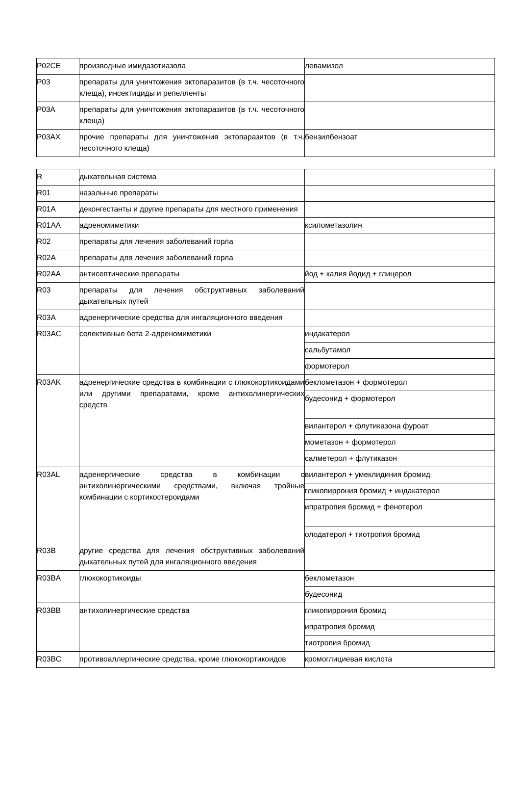| P02CE | производные имидазотиазола | левамизол |
| P03 | препараты для уничтожения эктопаразитов (в т.ч. чесоточного клеща), инсектициды и репелленты | |
| P03A | препараты для уничтожения эктопаразитов (в т.ч. чесоточного клеща) | |
| P03AX | прочие препараты для уничтожения эктопаразитов (в т.ч. чесоточного клеща) | бензилбензоат |
| R | дыхательная система | |
| R01 | назальные препараты | |
| R01A | деконгестанты и другие препараты для местного применения | |
| R01AA | адреномиметики | ксилометазолин |
| R02 | препараты для лечения заболеваний горла | |
| R02A | препараты для лечения заболеваний горла | |
| R02AA | антисептические препараты | йод + калия йодид + глицерол |
| R03 | препараты для лечения обструктивных заболеваний дыхательных путей | |
| R03A | адренергические средства для ингаляционного введения | |
| R03AC | селективные бета 2-адреномиметики | индакатерол |
| | | сальбутамол |
| | | формотерол |
| R03AK | адренергические средства в комбинации с глюкокортикоидами или другими препаратами, кроме антихолинергических средств | беклометазон + формотерол |
| | | будесонид + формотерол |
| | | вилантерол + флутиказона фуроат |
| | | мометазон + формотерол |
| | | салметерол + флутиказон |
| R03AL | адренергические средства в комбинации с антихолинергическими средствами, включая тройные комбинации с кортикостероидами | вилантерол + умеклидиния бромид |
| | | гликопиррония бромид + индакатерол |
| | | ипратропия бромид + фенотерол |
| | | олодатерол + тиотропия бромид |
| R03B | другие средства для лечения обструктивных заболеваний дыхательных путей для ингаляционного введения | |
| R03BA | глюкокортикоиды | беклометазон |
| | | будесонид |
| R03BB | антихолинергические средства | гликопиррония бромид |
| | | ипратропия бромид |
| | | тиотропия бромид |
| R03BC | противоаллергические средства, кроме глюкокортикоидов | кромоглициевая кислота |